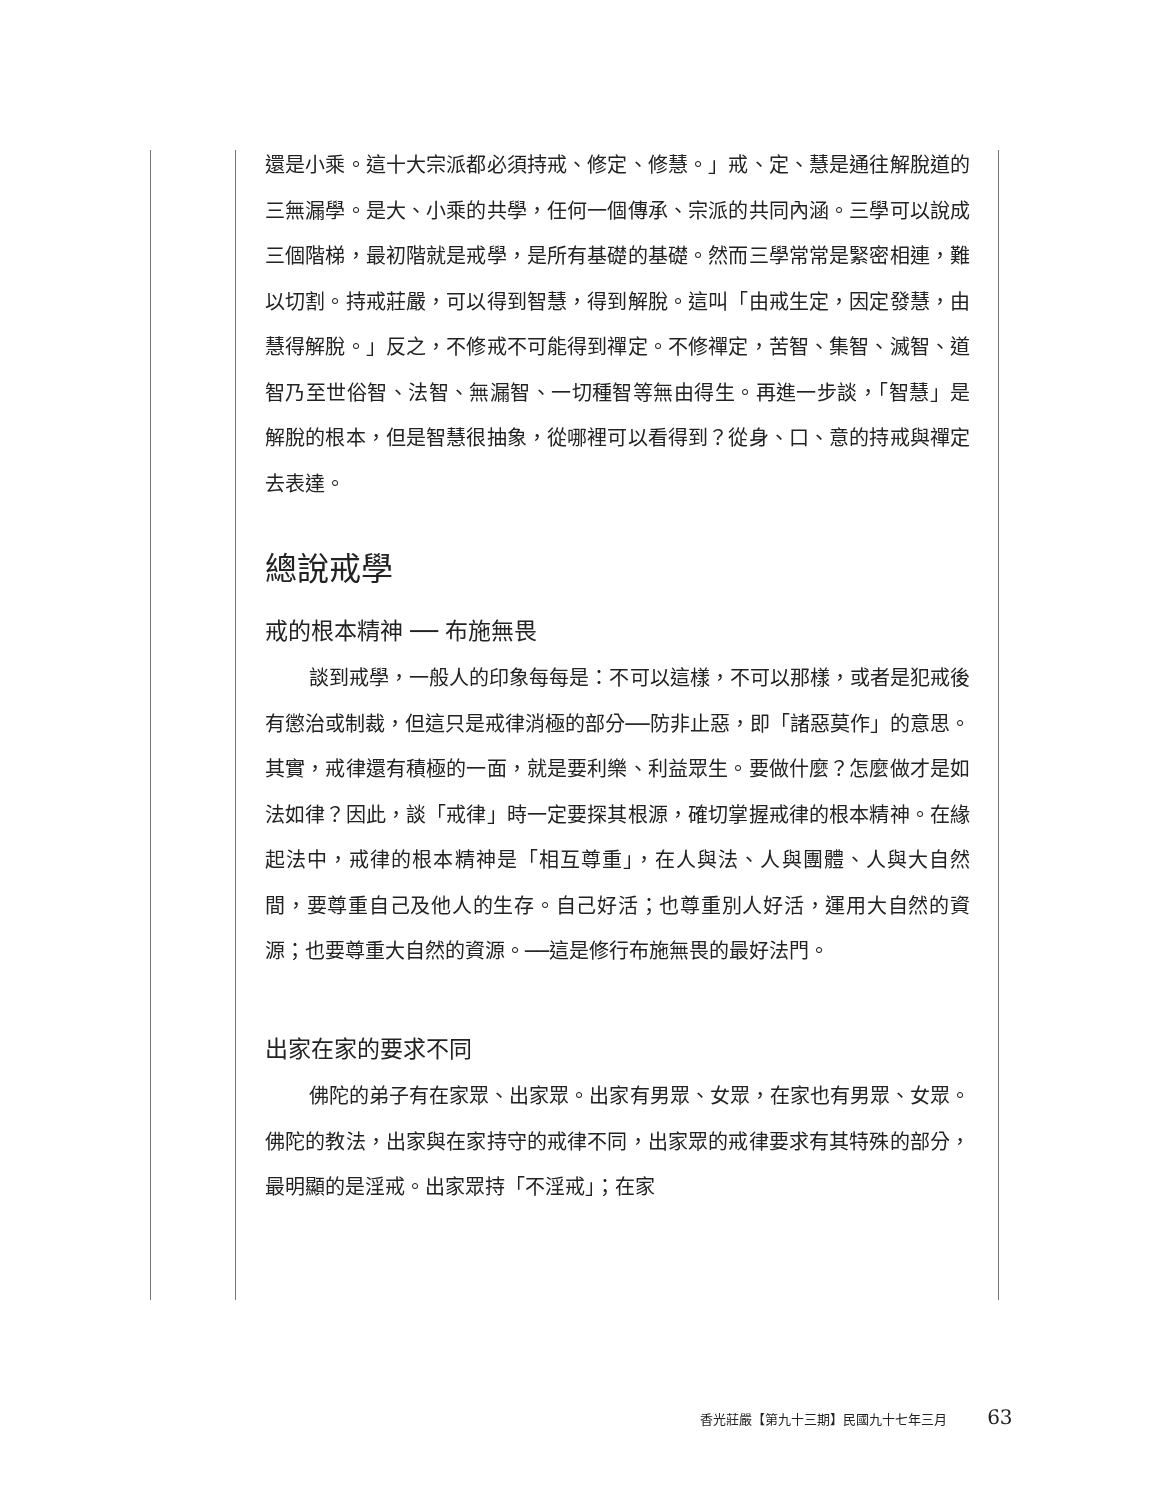還是小乘。這十大宗派都必須持戒、修定、修慧。」戒、定、慧是通往解脫道的三無漏學。是大、小乘的共學，任何一個傳承、宗派的共同內涵。三學可以說成三個階梯，最初階就是戒學，是所有基礎的基礎。然而三學常常是緊密相連，難以切割。持戒莊嚴，可以得到智慧，得到解脫。這叫「由戒生定，因定發慧，由慧得解脫。」反之，不修戒不可能得到禪定。不修禪定，苦智、集智、滅智、道智乃至世俗智、法智、無漏智、一切種智等無由得生。再進一步談，「智慧」是解脫的根本，但是智慧很抽象，從哪裡可以看得到？從身、口、意的持戒與禪定去表達。
總說戒學
戒的根本精神 ── 布施無畏
談到戒學，一般人的印象每每是：不可以這樣，不可以那樣，或者是犯戒後有懲治或制裁，但這只是戒律消極的部分──防非止惡，即「諸惡莫作」的意思。其實，戒律還有積極的一面，就是要利樂、利益眾生。要做什麼？怎麼做才是如法如律？因此，談「戒律」時一定要探其根源，確切掌握戒律的根本精神。在緣起法中，戒律的根本精神是「相互尊重」，在人與法、人與團體、人與大自然間，要尊重自己及他人的生存。自己好活；也尊重別人好活，運用大自然的資源；也要尊重大自然的資源。──這是修行布施無畏的最好法門。
出家在家的要求不同
佛陀的弟子有在家眾、出家眾。出家有男眾、女眾，在家也有男眾、女眾。佛陀的教法，出家與在家持守的戒律不同，出家眾的戒律要求有其特殊的部分，最明顯的是淫戒。出家眾持「不淫戒」；在家
香光莊嚴【第九十三期】民國九十七年三月 63